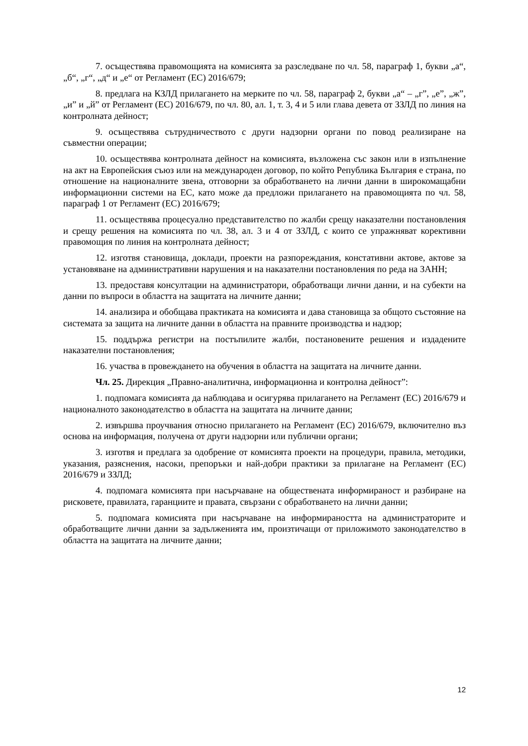7. осъществява правомощията на комисията за разследване по чл. 58, параграф 1, букви „а“, „б“, „г“, „д“ и „е“ от Регламент (ЕС) 2016/679;
8. предлага на КЗЛД прилагането на мерките по чл. 58, параграф 2, букви „а“ – „г”, „е”, „ж”, „и” и „й” от Регламент (ЕС) 2016/679, по чл. 80, ал. 1, т. 3, 4 и 5 или глава девета от ЗЗЛД по линия на контролната дейност;
9. осъществява сътрудничеството с други надзорни органи по повод реализиране на съвместни операции;
10. осъществява контролната дейност на комисията, възложена със закон или в изпълнение на акт на Европейския съюз или на международен договор, по който Република България е страна, по отношение на националните звена, отговорни за обработването на лични данни в широкомащабни информационни системи на ЕС, като може да предложи прилагането на правомощията по чл. 58, параграф 1 от Регламент (ЕС) 2016/679;
11. осъществява процесуално представителство по жалби срещу наказателни постановления и срещу решения на комисията по чл. 38, ал. 3 и 4 от ЗЗЛД, с които се упражняват корективни правомощия по линия на контролната дейност;
12. изготвя становища, доклади, проекти на разпореждания, констативни актове, актове за установяване на административни нарушения и на наказателни постановления по реда на ЗАНН;
13. предоставя консултации на администратори, обработващи лични данни, и на субекти на данни по въпроси в областта на защитата на личните данни;
14. анализира и обобщава практиката на комисията и дава становища за общото състояние на системата за защита на личните данни в областта на правните производства и надзор;
15. поддържа регистри на постъпилите жалби, постановените решения и издадените наказателни постановления;
16. участва в провеждането на обучения в областта на защитата на личните данни.
Чл. 25. Дирекция „Правно-аналитична, информационна и контролна дейност”:
1. подпомага комисията да наблюдава и осигурява прилагането на Регламент (ЕС) 2016/679 и националното законодателство в областта на защитата на личните данни;
2. извършва проучвания относно прилагането на Регламент (ЕС) 2016/679, включително въз основа на информация, получена от други надзорни или публични органи;
3. изготвя и предлага за одобрение от комисията проекти на процедури, правила, методики, указания, разяснения, насоки, препоръки и най-добри практики за прилагане на Регламент (ЕС) 2016/679 и ЗЗЛД;
4. подпомага комисията при насърчаване на обществената информираност и разбиране на рисковете, правилата, гаранциите и правата, свързани с обработването на лични данни;
5. подпомага комисията при насърчаване на информираността на администраторите и обработващите лични данни за задълженията им, произтичащи от приложимото законодателство в областта на защитата на личните данни;
12